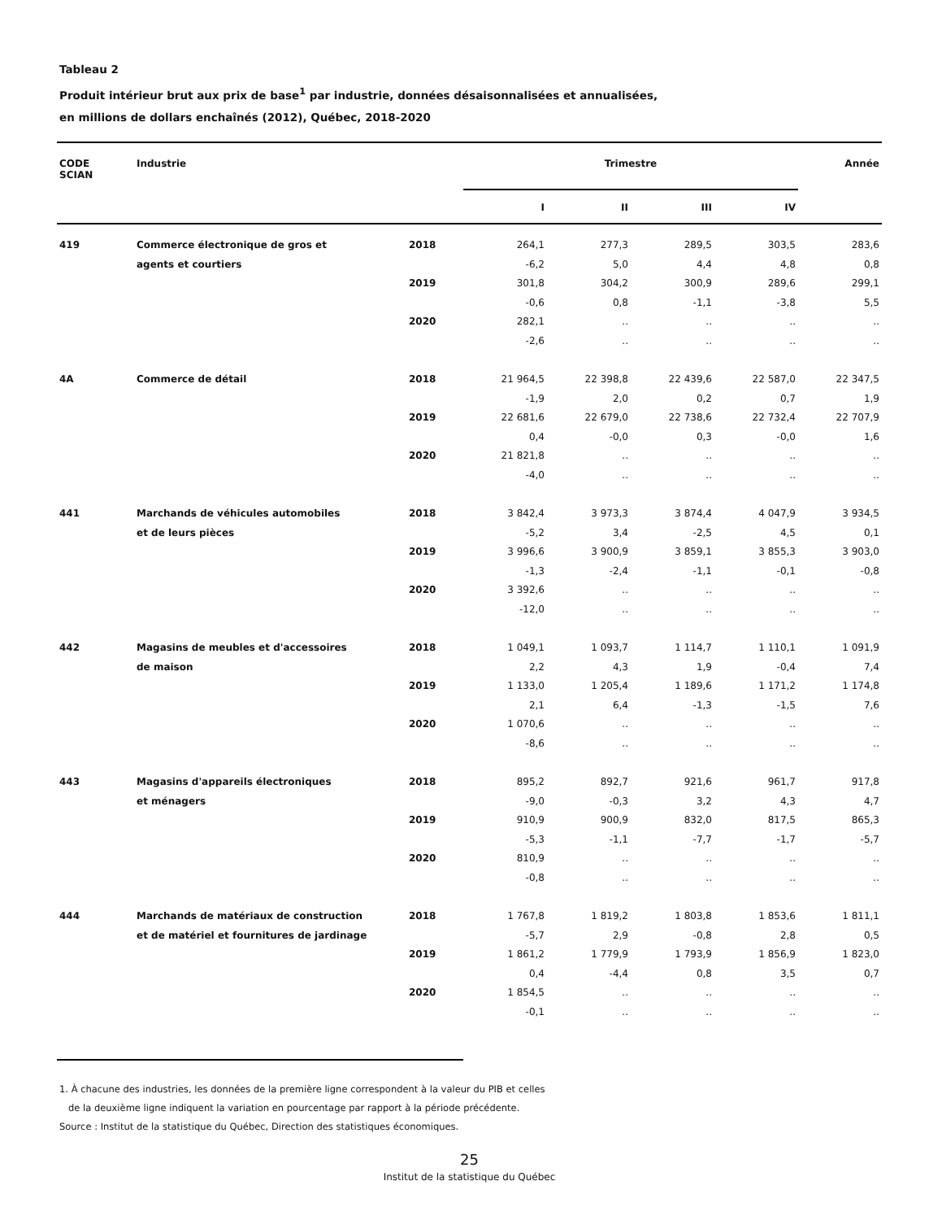Tableau 2
Produit intérieur brut aux prix de base<sup>1</sup> par industrie, données désaisonnalisées et annualisées,
en millions de dollars enchaînés (2012), Québec, 2018-2020
| CODE SCIAN | Industrie | | Trimestre | | | | Année |
| --- | --- | --- | --- | --- | --- | --- | --- |
| | | | I | II | III | IV | |
| 419 | Commerce électronique de gros et | 2018 | 264,1 | 277,3 | 289,5 | 303,5 | 283,6 |
| | agents et courtiers | | -6,2 | 5,0 | 4,4 | 4,8 | 0,8 |
| | | 2019 | 301,8 | 304,2 | 300,9 | 289,6 | 299,1 |
| | | | -0,6 | 0,8 | -1,1 | -3,8 | 5,5 |
| | | 2020 | 282,1 | .. | .. | .. | .. |
| | | | -2,6 | .. | .. | .. | .. |
| 4A | Commerce de détail | 2018 | 21 964,5 | 22 398,8 | 22 439,6 | 22 587,0 | 22 347,5 |
| | | | -1,9 | 2,0 | 0,2 | 0,7 | 1,9 |
| | | 2019 | 22 681,6 | 22 679,0 | 22 738,6 | 22 732,4 | 22 707,9 |
| | | | 0,4 | -0,0 | 0,3 | -0,0 | 1,6 |
| | | 2020 | 21 821,8 | .. | .. | .. | .. |
| | | | -4,0 | .. | .. | .. | .. |
| 441 | Marchands de véhicules automobiles | 2018 | 3 842,4 | 3 973,3 | 3 874,4 | 4 047,9 | 3 934,5 |
| | et de leurs pièces | | -5,2 | 3,4 | -2,5 | 4,5 | 0,1 |
| | | 2019 | 3 996,6 | 3 900,9 | 3 859,1 | 3 855,3 | 3 903,0 |
| | | | -1,3 | -2,4 | -1,1 | -0,1 | -0,8 |
| | | 2020 | 3 392,6 | .. | .. | .. | .. |
| | | | -12,0 | .. | .. | .. | .. |
| 442 | Magasins de meubles et d'accessoires | 2018 | 1 049,1 | 1 093,7 | 1 114,7 | 1 110,1 | 1 091,9 |
| | de maison | | 2,2 | 4,3 | 1,9 | -0,4 | 7,4 |
| | | 2019 | 1 133,0 | 1 205,4 | 1 189,6 | 1 171,2 | 1 174,8 |
| | | | 2,1 | 6,4 | -1,3 | -1,5 | 7,6 |
| | | 2020 | 1 070,6 | .. | .. | .. | .. |
| | | | -8,6 | .. | .. | .. | .. |
| 443 | Magasins d'appareils électroniques | 2018 | 895,2 | 892,7 | 921,6 | 961,7 | 917,8 |
| | et ménagers | | -9,0 | -0,3 | 3,2 | 4,3 | 4,7 |
| | | 2019 | 910,9 | 900,9 | 832,0 | 817,5 | 865,3 |
| | | | -5,3 | -1,1 | -7,7 | -1,7 | -5,7 |
| | | 2020 | 810,9 | .. | .. | .. | .. |
| | | | -0,8 | .. | .. | .. | .. |
| 444 | Marchands de matériaux de construction | 2018 | 1 767,8 | 1 819,2 | 1 803,8 | 1 853,6 | 1 811,1 |
| | et de matériel et fournitures de jardinage | | -5,7 | 2,9 | -0,8 | 2,8 | 0,5 |
| | | 2019 | 1 861,2 | 1 779,9 | 1 793,9 | 1 856,9 | 1 823,0 |
| | | | 0,4 | -4,4 | 0,8 | 3,5 | 0,7 |
| | | 2020 | 1 854,5 | .. | .. | .. | .. |
| | | | -0,1 | .. | .. | .. | .. |
1. À chacune des industries, les données de la première ligne correspondent à la valeur du PIB et celles
de la deuxième ligne indiquent la variation en pourcentage par rapport à la période précédente.
Source : Institut de la statistique du Québec, Direction des statistiques économiques.
25
Institut de la statistique du Québec